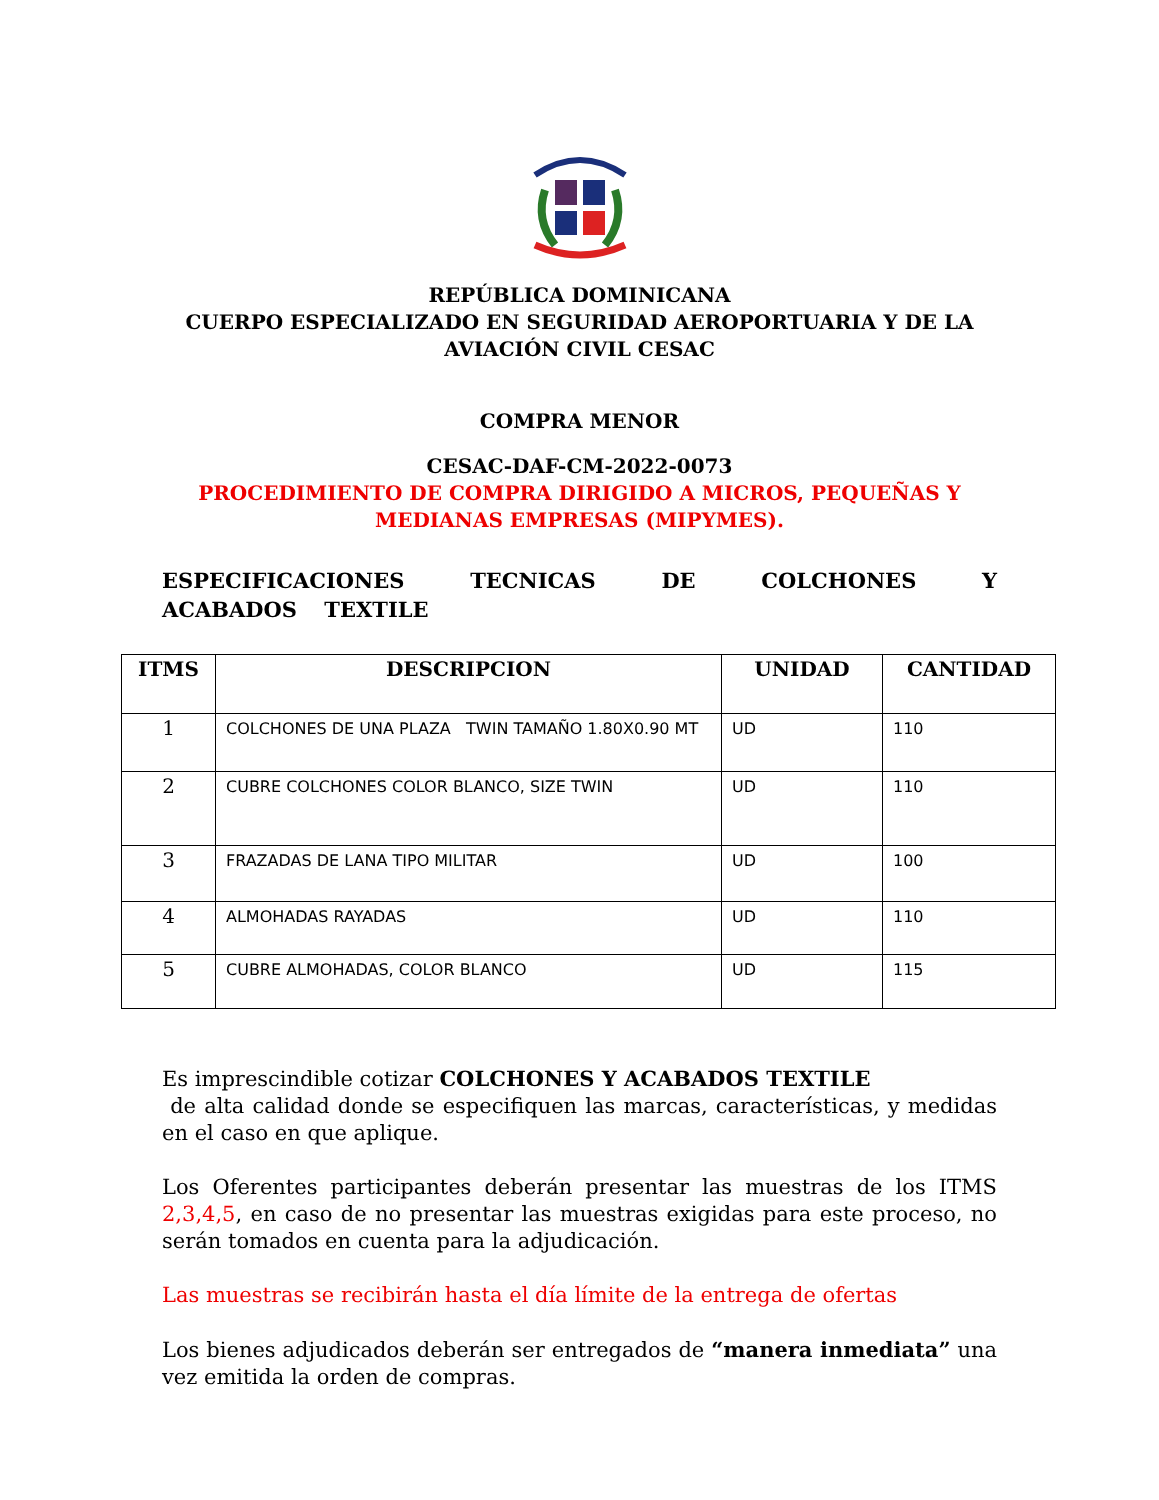REPÚBLICA DOMINICANA
CUERPO ESPECIALIZADO EN SEGURIDAD AEROPORTUARIA Y DE LA
AVIACIÓN CIVIL CESAC
COMPRA MENOR
CESAC-DAF-CM-2022-0073
PROCEDIMIENTO DE COMPRA DIRIGIDO A MICROS, PEQUEÑAS Y
MEDIANAS EMPRESAS (MIPYMES).
ESPECIFICACIONES TECNICAS DE COLCHONES Y ACABADOS TEXTILE
| ITMS | DESCRIPCION | UNIDAD | CANTIDAD |
| --- | --- | --- | --- |
| 1 | COLCHONES DE UNA PLAZA TWIN TAMAÑO 1.80X0.90 MT | UD | 110 |
| 2 | CUBRE COLCHONES COLOR BLANCO, SIZE TWIN | UD | 110 |
| 3 | FRAZADAS DE LANA TIPO MILITAR | UD | 100 |
| 4 | ALMOHADAS RAYADAS | UD | 110 |
| 5 | CUBRE ALMOHADAS, COLOR BLANCO | UD | 115 |
Es imprescindible cotizar COLCHONES Y ACABADOS TEXTILE
de alta calidad donde se especifiquen las marcas, características, y medidas en el caso en que aplique.
Los Oferentes participantes deberán presentar las muestras de los ITMS 2,3,4,5, en caso de no presentar las muestras exigidas para este proceso, no serán tomados en cuenta para la adjudicación.
Las muestras se recibirán hasta el día límite de la entrega de ofertas
Los bienes adjudicados deberán ser entregados de “manera inmediata” una vez emitida la orden de compras.